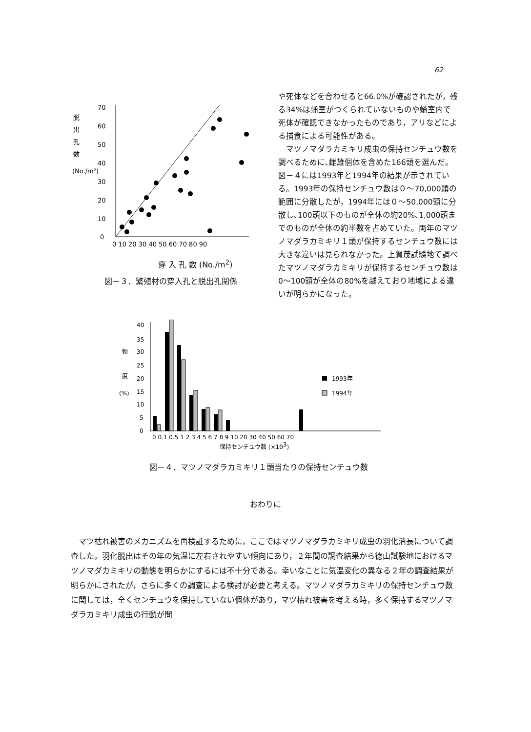62
脱
出
孔
数
(No./m²)
0
10
20
30
40
50
60
70
0 10 20 30 40 50 60 70 80 90
穿 入 孔 数 (No./m<sup>2</sup>)
図－３．繁殖材の穿入孔と脱出孔関係
や死体などを合わせると66.0%が確認されたが，残る34%は蛹室がつくられていないものや蛹室内で死体が確認できなかったものであり，アリなどによる捕食による可能性がある。
　マツノマダラカミキリ成虫の保持センチュウ数を調べるために､雌雄個体を含めた166頭を選んだ。図－４には1993年と1994年の結果が示されている。1993年の保持センチュウ数は０～70,000頭の範囲に分散したが，1994年には０～50,000頭に分散し､100頭以下のものが全体の約20%､1,000頭までのものが全体の約半数を占めていた。両年のマツノマダラカミキリ１頭が保持するセンチュウ数には大きな違いは見られなかった。上賀茂試験地で調べたマツノマダラカミキリが保持するセンチュウ数は0～100頭が全体の80%を越えており地域による違いが明らかになった。
頻
度
(%)
40
35
30
25
20
15
10
5
0
0 0.1 0.5 1 2 3 4 5 6 7 8 9 10 20 30 40 50 60 70
保持センチュウ数 (×103)
1993年
1994年
図－４．マツノマダラカミキリ１頭当たりの保持センチュウ数
おわりに
　マツ枯れ被害のメカニズムを再検証するために，ここではマツノマダラカミキリ成虫の羽化消長について調査した。羽化脱出はその年の気温に左右されやすい傾向にあり，２年間の調査結果から徳山試験地におけるマツノマダカミキリの動態を明らかにするには不十分である。幸いなことに気温変化の異なる２年の調査結果が明らかにされたが，さらに多くの調査による検討が必要と考える。マツノマダラカミキリの保持センチュウ数に関しては，全くセンチュウを保持していない個体があり，マツ枯れ被害を考える時，多く保持するマツノマダラカミキリ成虫の行動が問